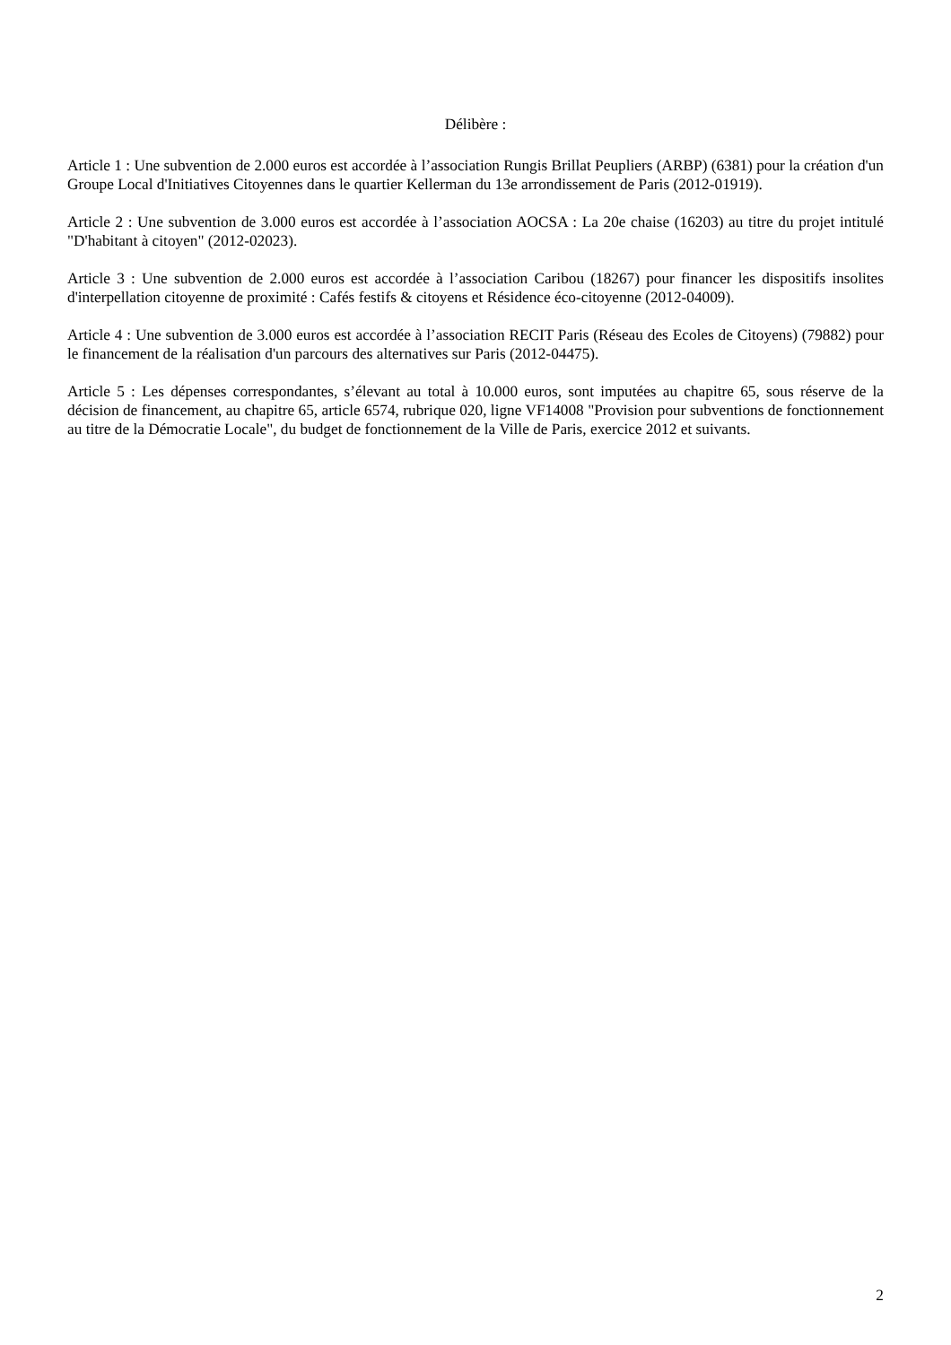Délibère :
Article 1 : Une subvention de 2.000 euros est accordée à l’association Rungis Brillat Peupliers (ARBP) (6381) pour la création d'un Groupe Local d'Initiatives Citoyennes dans le quartier Kellerman du 13e arrondissement de Paris (2012-01919).
Article 2 : Une subvention de 3.000 euros est accordée à l’association AOCSA : La 20e chaise (16203) au titre du projet intitulé "D'habitant à citoyen" (2012-02023).
Article 3 : Une subvention de 2.000 euros est accordée à l’association Caribou (18267) pour financer les dispositifs insolites d'interpellation citoyenne de proximité : Cafés festifs & citoyens et Résidence éco-citoyenne (2012-04009).
Article 4 : Une subvention de 3.000 euros est accordée à l’association RECIT Paris (Réseau des Ecoles de Citoyens) (79882) pour le financement de la réalisation d'un parcours des alternatives sur Paris (2012-04475).
Article 5 : Les dépenses correspondantes, s’élevant au total à 10.000 euros, sont imputées au chapitre 65, sous réserve de la décision de financement, au chapitre 65, article 6574, rubrique 020, ligne VF14008 "Provision pour subventions de fonctionnement au titre de la Démocratie Locale", du budget de fonctionnement de la Ville de Paris, exercice 2012 et suivants.
2